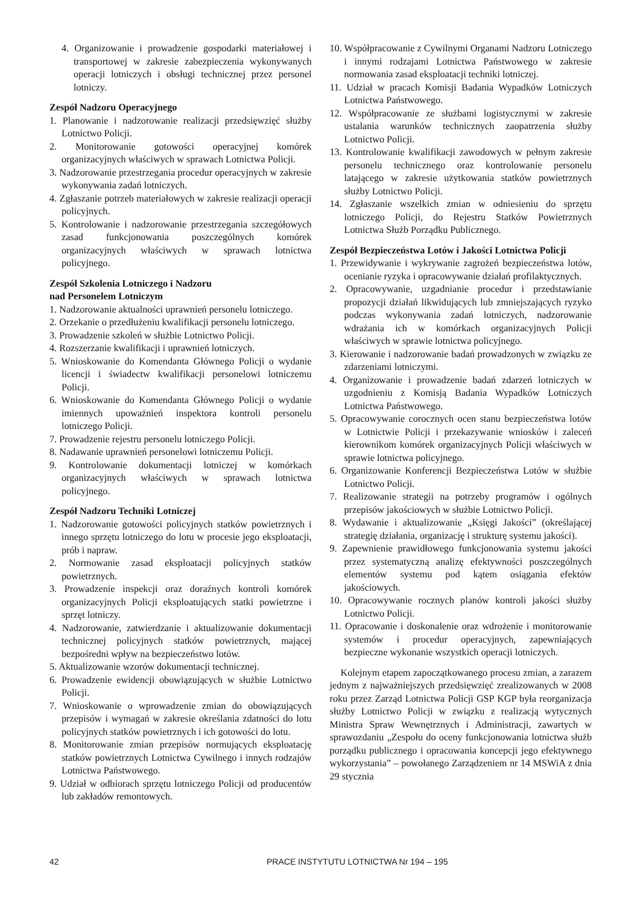4. Organizowanie i prowadzenie gospodarki materiałowej i transportowej w zakresie zabezpieczenia wykonywanych operacji lotniczych i obsługi technicznej przez personel lotniczy.
Zespół Nadzoru Operacyjnego
1. Planowanie i nadzorowanie realizacji przedsięwzięć służby Lotnictwo Policji.
2. Monitorowanie gotowości operacyjnej komórek organizacyjnych właściwych w sprawach Lotnictwa Policji.
3. Nadzorowanie przestrzegania procedur operacyjnych w zakresie wykonywania zadań lotniczych.
4. Zgłaszanie potrzeb materiałowych w zakresie realizacji operacji policyjnych.
5. Kontrolowanie i nadzorowanie przestrzegania szczegółowych zasad funkcjonowania poszczególnych komórek organizacyjnych właściwych w sprawach lotnictwa policyjnego.
Zespół Szkolenia Lotniczego i Nadzoru
nad Personelem Lotniczym
1. Nadzorowanie aktualności uprawnień personelu lotniczego.
2. Orzekanie o przedłużeniu kwalifikacji personelu lotniczego.
3. Prowadzenie szkoleń w służbie Lotnictwo Policji.
4. Rozszerzanie kwalifikacji i uprawnień lotniczych.
5. Wnioskowanie do Komendanta Głównego Policji o wydanie licencji i świadectw kwalifikacji personelowi lotniczemu Policji.
6. Wnioskowanie do Komendanta Głównego Policji o wydanie imiennych upoważnień inspektora kontroli personelu lotniczego Policji.
7. Prowadzenie rejestru personelu lotniczego Policji.
8. Nadawanie uprawnień personelowi lotniczemu Policji.
9. Kontrolowanie dokumentacji lotniczej w komórkach organizacyjnych właściwych w sprawach lotnictwa policyjnego.
Zespół Nadzoru Techniki Lotniczej
1. Nadzorowanie gotowości policyjnych statków powietrznych i innego sprzętu lotniczego do lotu w procesie jego eksploatacji, prób i napraw.
2. Normowanie zasad eksploatacji policyjnych statków powietrznych.
3. Prowadzenie inspekcji oraz doraźnych kontroli komórek organizacyjnych Policji eksploatujących statki powietrzne i sprzęt lotniczy.
4. Nadzorowanie, zatwierdzanie i aktualizowanie dokumentacji technicznej policyjnych statków powietrznych, mającej bezpośredni wpływ na bezpieczeństwo lotów.
5. Aktualizowanie wzorów dokumentacji technicznej.
6. Prowadzenie ewidencji obowiązujących w służbie Lotnictwo Policji.
7. Wnioskowanie o wprowadzenie zmian do obowiązujących przepisów i wymagań w zakresie określania zdatności do lotu policyjnych statków powietrznych i ich gotowości do lotu.
8. Monitorowanie zmian przepisów normujących eksploatację statków powietrznych Lotnictwa Cywilnego i innych rodzajów Lotnictwa Państwowego.
9. Udział w odbiorach sprzętu lotniczego Policji od producentów lub zakładów remontowych.
10. Współpracowanie z Cywilnymi Organami Nadzoru Lotniczego i innymi rodzajami Lotnictwa Państwowego w zakresie normowania zasad eksploatacji techniki lotniczej.
11. Udział w pracach Komisji Badania Wypadków Lotniczych Lotnictwa Państwowego.
12. Współpracowanie ze służbami logistycznymi w zakresie ustalania warunków technicznych zaopatrzenia służby Lotnictwo Policji.
13. Kontrolowanie kwalifikacji zawodowych w pełnym zakresie personelu technicznego oraz kontrolowanie personelu latającego w zakresie użytkowania statków powietrznych służby Lotnictwo Policji.
14. Zgłaszanie wszelkich zmian w odniesieniu do sprzętu lotniczego Policji, do Rejestru Statków Powietrznych Lotnictwa Służb Porządku Publicznego.
Zespół Bezpieczeństwa Lotów i Jakości Lotnictwa Policji
1. Przewidywanie i wykrywanie zagrożeń bezpieczeństwa lotów, ocenianie ryzyka i opracowywanie działań profilaktycznych.
2. Opracowywanie, uzgadnianie procedur i przedstawianie propozycji działań likwidujących lub zmniejszających ryzyko podczas wykonywania zadań lotniczych, nadzorowanie wdrażania ich w komórkach organizacyjnych Policji właściwych w sprawie lotnictwa policyjnego.
3. Kierowanie i nadzorowanie badań prowadzonych w związku ze zdarzeniami lotniczymi.
4. Organizowanie i prowadzenie badań zdarzeń lotniczych w uzgodnieniu z Komisją Badania Wypadków Lotniczych Lotnictwa Państwowego.
5. Opracowywanie corocznych ocen stanu bezpieczeństwa lotów w Lotnictwie Policji i przekazywanie wniosków i zaleceń kierownikom komórek organizacyjnych Policji właściwych w sprawie lotnictwa policyjnego.
6. Organizowanie Konferencji Bezpieczeństwa Lotów w służbie Lotnictwo Policji.
7. Realizowanie strategii na potrzeby programów i ogólnych przepisów jakościowych w służbie Lotnictwo Policji.
8. Wydawanie i aktualizowanie „Księgi Jakości” (określającej strategię działania, organizację i strukturę systemu jakości).
9. Zapewnienie prawidłowego funkcjonowania systemu jakości przez systematyczną analizę efektywności poszczególnych elementów systemu pod kątem osiągania efektów jakościowych.
10. Opracowywanie rocznych planów kontroli jakości służby Lotnictwo Policji.
11. Opracowanie i doskonalenie oraz wdrożenie i monitorowanie systemów i procedur operacyjnych, zapewniających bezpieczne wykonanie wszystkich operacji lotniczych.
Kolejnym etapem zapoczątkowanego procesu zmian, a zarazem jednym z najważniejszych przedsięwzięć zrealizowanych w 2008 roku przez Zarząd Lotnictwa Policji GSP KGP była reorganizacja służby Lotnictwo Policji w związku z realizacją wytycznych Ministra Spraw Wewnętrznych i Administracji, zawartych w sprawozdaniu „Zespołu do oceny funkcjonowania lotnictwa służb porządku publicznego i opracowania koncepcji jego efektywnego wykorzystania” – powołanego Zarządzeniem nr 14 MSWiA z dnia 29 stycznia
42 PRACE INSTYTUTU LOTNICTWA Nr 194 – 195